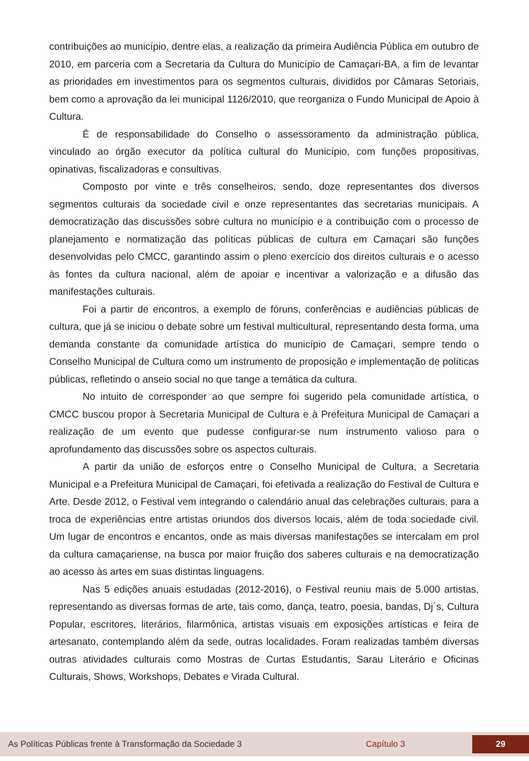contribuições ao município, dentre elas, a realização da primeira Audiência Pública em outubro de 2010, em parceria com a Secretaria da Cultura do Município de Camaçari-BA, a fim de levantar as prioridades em investimentos para os segmentos culturais, divididos por Câmaras Setoriais, bem como a aprovação da lei municipal 1126/2010, que reorganiza o Fundo Municipal de Apoio à Cultura.
É de responsabilidade do Conselho o assessoramento da administração pública, vinculado ao órgão executor da política cultural do Município, com funções propositivas, opinativas, fiscalizadoras e consultivas.
Composto por vinte e três conselheiros, sendo, doze representantes dos diversos segmentos culturais da sociedade civil e onze representantes das secretarias municipais. A democratização das discussões sobre cultura no município e a contribuição com o processo de planejamento e normatização das políticas públicas de cultura em Camaçari são funções desenvolvidas pelo CMCC, garantindo assim o pleno exercício dos direitos culturais e o acesso às fontes da cultura nacional, além de apoiar e incentivar a valorização e a difusão das manifestações culturais.
Foi a partir de encontros, a exemplo de fóruns, conferências e audiências públicas de cultura, que já se iniciou o debate sobre um festival multicultural, representando desta forma, uma demanda constante da comunidade artística do município de Camaçari, sempre tendo o Conselho Municipal de Cultura como um instrumento de proposição e implementação de políticas públicas, refletindo o anseio social no que tange a temática da cultura.
No intuito de corresponder ao que sempre foi sugerido pela comunidade artística, o CMCC buscou propor à Secretaria Municipal de Cultura e à Prefeitura Municipal de Camaçari a realização de um evento que pudesse configurar-se num instrumento valioso para o aprofundamento das discussões sobre os aspectos culturais.
A partir da união de esforços entre o Conselho Municipal de Cultura, a Secretaria Municipal e a Prefeitura Municipal de Camaçari, foi efetivada a realização do Festival de Cultura e Arte. Desde 2012, o Festival vem integrando o calendário anual das celebrações culturais, para a troca de experiências entre artistas oriundos dos diversos locais, além de toda sociedade civil. Um lugar de encontros e encantos, onde as mais diversas manifestações se intercalam em prol da cultura camaçariense, na busca por maior fruição dos saberes culturais e na democratização ao acesso às artes em suas distintas linguagens.
Nas 5 edições anuais estudadas (2012-2016), o Festival reuniu mais de 5.000 artistas, representando as diversas formas de arte, tais como, dança, teatro, poesia, bandas, Dj´s, Cultura Popular, escritores, literários, filarmônica, artistas visuais em exposições artísticas e feira de artesanato, contemplando além da sede, outras localidades. Foram realizadas também diversas outras atividades culturais como Mostras de Curtas Estudantis, Sarau Literário e Oficinas Culturais, Shows, Workshops, Debates e Virada Cultural.
As Políticas Públicas frente à Transformação da Sociedade 3 Capítulo 3 29